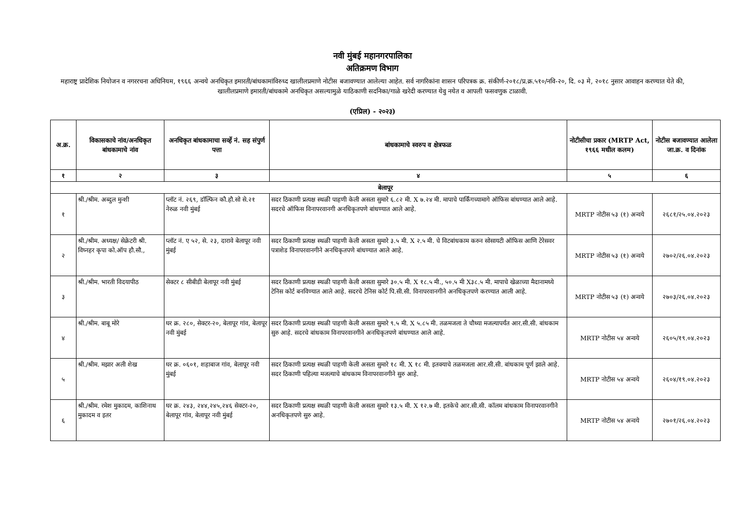नवी मुंबई महानगरपालिका
अतिक्रमण विभाग
महाराष्ट्र प्रादेशिक नियोजन व नगररचना अधिनियम, १९६६ अन्वये अनधिकृत इमारती/बांधकामांविरुध्द खालीलप्रमाणे नोटीस बजावण्यात आलेल्या आहेत. सर्व नागरिकांना शासन परिपत्रक क्र. संकीर्ण-२०१८/प्र.क्र.५१०/नवि-२०, दि. ०३ मे, २०१८ नुसार आवाहन करण्यात येते की, खालीलप्रमाणे इमारती/बांधकामे अनधिकृत असल्यामुळे याठिकाणी सदनिका/गाळे खरेदी करण्यात येवु नयेत व आपली फसवणुक टाळावी.
(एप्रिल) - २०२३)
| अ.क्र. | विकासकाचे नांव/अनधिकृत बांधकामाचे नांव | अनधिकृत बांधकामाचा सर्व्हे नं. सह संपुर्ण पत्ता | बांधकामाचे स्वरुप व क्षेत्रफळ | नोटीसीचा प्रकार (MRTP Act, १९६६ मधील कलम) | नोटीस बजावण्यात आलेला जा.क्र. व दिनांक |
| --- | --- | --- | --- | --- | --- |
| १ | २ | ३ | ४ | ५ | ६ |
| बेलापूर | | | | | |
| १ | श्री./श्रीम. अब्दुल मुन्शी | प्लॉट नं. २६९, डॉल्फिन कौ.हौ.सो से.२१ नेरुळ नवी मुंबई | सदर ठिकाणी प्रत्यक्ष स्थळी पाहणी केली असता सुमारे ६.८२ मी. X ७.२४ मी. मापाचे पार्किंगच्यामागे ऑफिस बांधण्यात आले आहे. सदरचे ऑफिस विनापरवानगी अनधिकृतपणे बांधण्यात आले आहे. | MRTP नोटीस ५३ (१) अन्वये | २६८१/२५.०४.२०२३ |
| २ | श्री./श्रीम. अध्यक्ष/ सेक्रेटरी श्री. विघ्नहर कृपा को.ऑप हौ.सौ., | प्लॉट नं. ए ५२, से. २३, दारावे बेलापूर नवी मुंबई | सदर ठिकाणी प्रत्यक्ष स्थळी पाहणी केली असता सुमारे ३.५ मी. X २.५ मी. चे विटबांधकाम करुन सोसायटी ऑफिस आणि टेरेसवर पत्राशेड विनापरवानगीने अनधिकृतपणे बांधण्यात आले आहे. | MRTP नोटीस ५३ (१) अन्वये | २७०२/२६.०४.२०२३ |
| ३ | श्री./श्रीम. भारती विदयापीठ | सेक्टर ८ सीबीडी बेलापूर नवी मुंबई | सदर ठिकाणी प्रत्यक्ष स्थळी पाहणी केली असता सुमारे ३०.५ मी. X १८.५ मी., ५०.५ मी X३८.५ मी. मापाचे खेळाच्या मैदानामध्ये टेनिस कोर्ट बनविण्यात आले आहे. सदरचे टेनिस कोर्ट पि.सी.सी. विनापरवानगीने अनधिकृतपणे करण्यात आली आहे. | MRTP नोटीस ५३ (१) अन्वये | २७०३/२६.०४.२०२३ |
| ४ | श्री./श्रीम. बाबू मोरे | घर क्र. २८०, सेक्टर-२०, बेलापूर गांव, बेलापूर नवी मुंबई | सदर ठिकाणी प्रत्यक्ष स्थळी पाहणी केली असता सुमारे ९.५ मी. X ५.८५ मी. तळमजला ते चौथ्या मजल्यापर्यंत आर.सी.सी. बांधकाम सुरु आहे. सदरचे बांधकाम विनापरवानगीने अनधिकृतपणे बांधण्यात आले आहे. | MRTP नोटीस ५४ अन्वये | २६०५/१९.०४.२०२३ |
| ५ | श्री./श्रीम. मझार अली शेख | घर क्र. ०६०१, शहाबाज गांव, बेलापूर नवी मुंबई | सदर ठिकाणी प्रत्यक्ष स्थळी पाहणी केली असता सुमारे १८ मी. X १८ मी. इतक्याचे तळमजला आर.सी.सी. बांधकाम पूर्ण झाले आहे. सदर ठिकाणी पहिल्या मजल्याचे बांधकाम विनापरवानगीने सुरु आहे. | MRTP नोटीस ५४ अन्वये | २६०४/१९.०४.२०२३ |
| ६ | श्री./श्रीम. रमेश मुकादम, काशिनाथ मुकादम व इतर | घर क्र. २४३, २४४,२४५,२४६ सेक्टर-२०, बेलापूर गांव, बेलापूर नवी मुंबई | सदर ठिकाणी प्रत्यक्ष स्थळी पाहणी केली असता सुमारे १३.५ मी. X १२.७ मी. इतकेचे आर.सी.सी. कॉलम बांधकाम विनापरवानगीने अनधिकृतपणे सुरु आहे. | MRTP नोटीस ५४ अन्वये | २७०१/२६.०४.२०२३ |